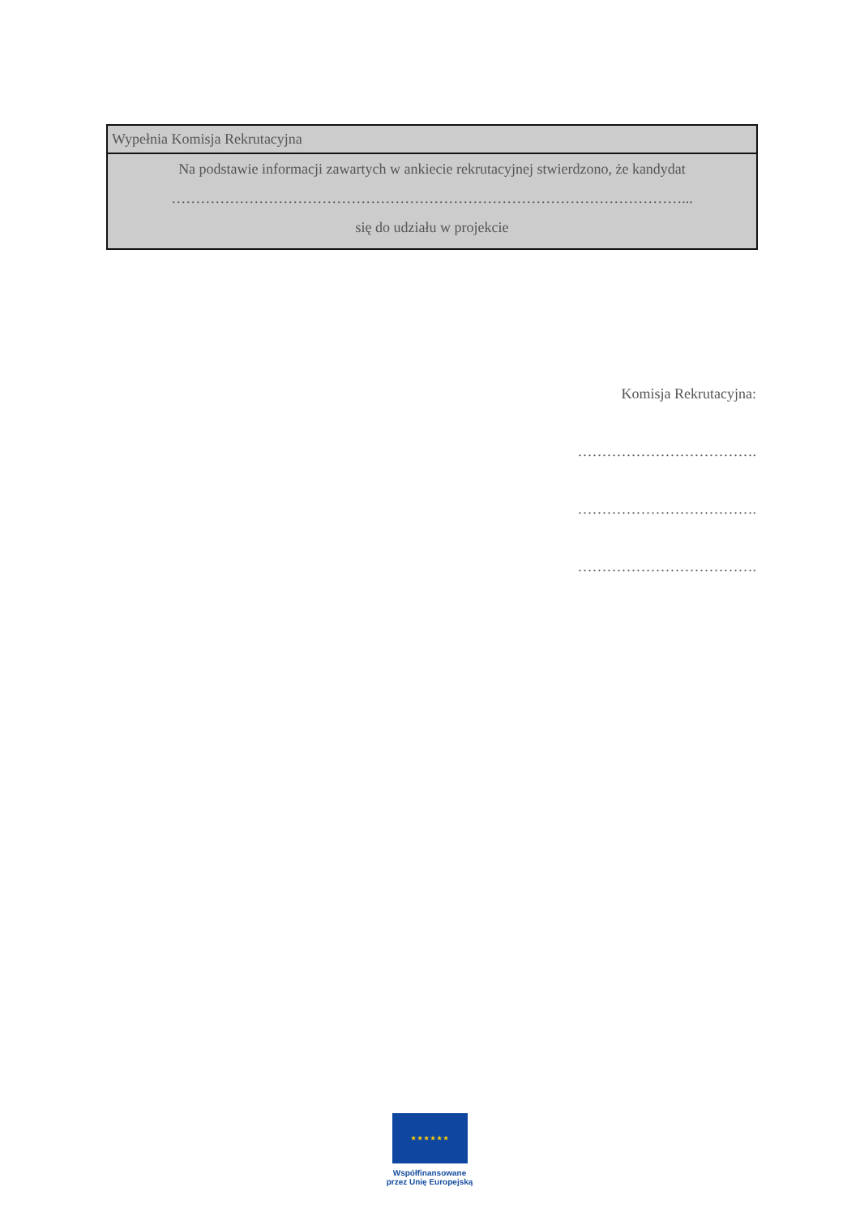| Wypełnia Komisja Rekrutacyjna |
| Na podstawie informacji zawartych w ankiecie rekrutacyjnej stwierdzono, że kandydat ……………………………………………………………………………………………... się do udziału w projekcie |
Komisja Rekrutacyjna:
……………………………….
……………………………….
……………………………….
★ ★ ★ ★ ★ ★
Współfinansowane
przez Unię Europejską